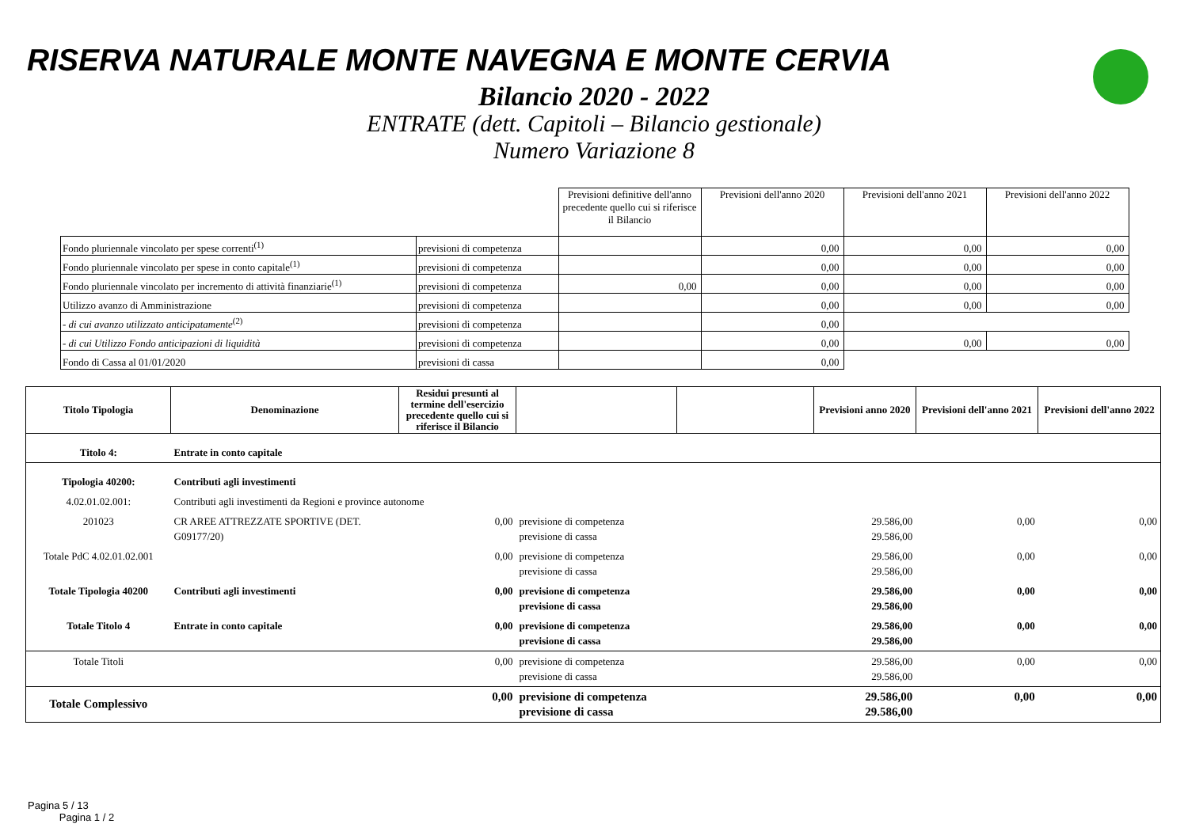RISERVA NATURALE MONTE NAVEGNA E MONTE CERVIA
Bilancio 2020 - 2022
ENTRATE (dett. Capitoli – Bilancio gestionale)
Numero Variazione 8
| | | Previsioni definitive dell'anno precedente quello cui si riferisce il Bilancio | Previsioni dell'anno 2020 | Previsioni dell'anno 2021 | Previsioni dell'anno 2022 |
| Fondo pluriennale vincolato per spese correnti<sup>(1)</sup> | previsioni di competenza | | 0,00 | 0,00 | 0,00 |
| Fondo pluriennale vincolato per spese in conto capitale<sup>(1)</sup> | previsioni di competenza | | 0,00 | 0,00 | 0,00 |
| Fondo pluriennale vincolato per incremento di attività finanziarie<sup>(1)</sup> | previsioni di competenza | 0,00 | 0,00 | 0,00 | 0,00 |
| Utilizzo avanzo di Amministrazione | previsioni di competenza | | 0,00 | 0,00 | 0,00 |
| - di cui avanzo utilizzato anticipatamente<sup>(2)</sup> | previsioni di competenza | | 0,00 | | |
| - di cui Utilizzo Fondo anticipazioni di liquidità | previsioni di competenza | | 0,00 | 0,00 | 0,00 |
| Fondo di Cassa al 01/01/2020 | previsioni di cassa | | 0,00 | | |
| Titolo Tipologia | Denominazione | Residui presunti al termine dell'esercizio precedente quello cui si riferisce il Bilancio | | | Previsioni anno 2020 | Previsioni dell'anno 2021 | Previsioni dell'anno 2022 |
| --- | --- | --- | --- | --- | --- | --- | --- |
| Titolo 4: | Entrate in conto capitale | | | | | | |
| Tipologia 40200: | Contributi agli investimenti | | | | | | |
| 4.02.01.02.001: | Contributi agli investimenti da Regioni e province autonome | | | | | | |
| 201023 | CR AREE ATTREZZATE SPORTIVE (DET. G09177/20) | 0,00 | previsione di competenza previsione di cassa | | 29.586,00 29.586,00 | 0,00 | 0,00 |
| Totale PdC 4.02.01.02.001 | | 0,00 | previsione di competenza previsione di cassa | | 29.586,00 29.586,00 | 0,00 | 0,00 |
| Totale Tipologia 40200 | Contributi agli investimenti | 0,00 | previsione di competenza previsione di cassa | | 29.586,00 29.586,00 | 0,00 | 0,00 |
| Totale Titolo 4 | Entrate in conto capitale | 0,00 | previsione di competenza previsione di cassa | | 29.586,00 29.586,00 | 0,00 | 0,00 |
| Totale Titoli | | 0,00 | previsione di competenza previsione di cassa | | 29.586,00 29.586,00 | 0,00 | 0,00 |
| Totale Complessivo | | 0,00 | previsione di competenza previsione di cassa | | 29.586,00 29.586,00 | 0,00 | 0,00 |
Pagina 5 / 13
Pagina 1 / 2